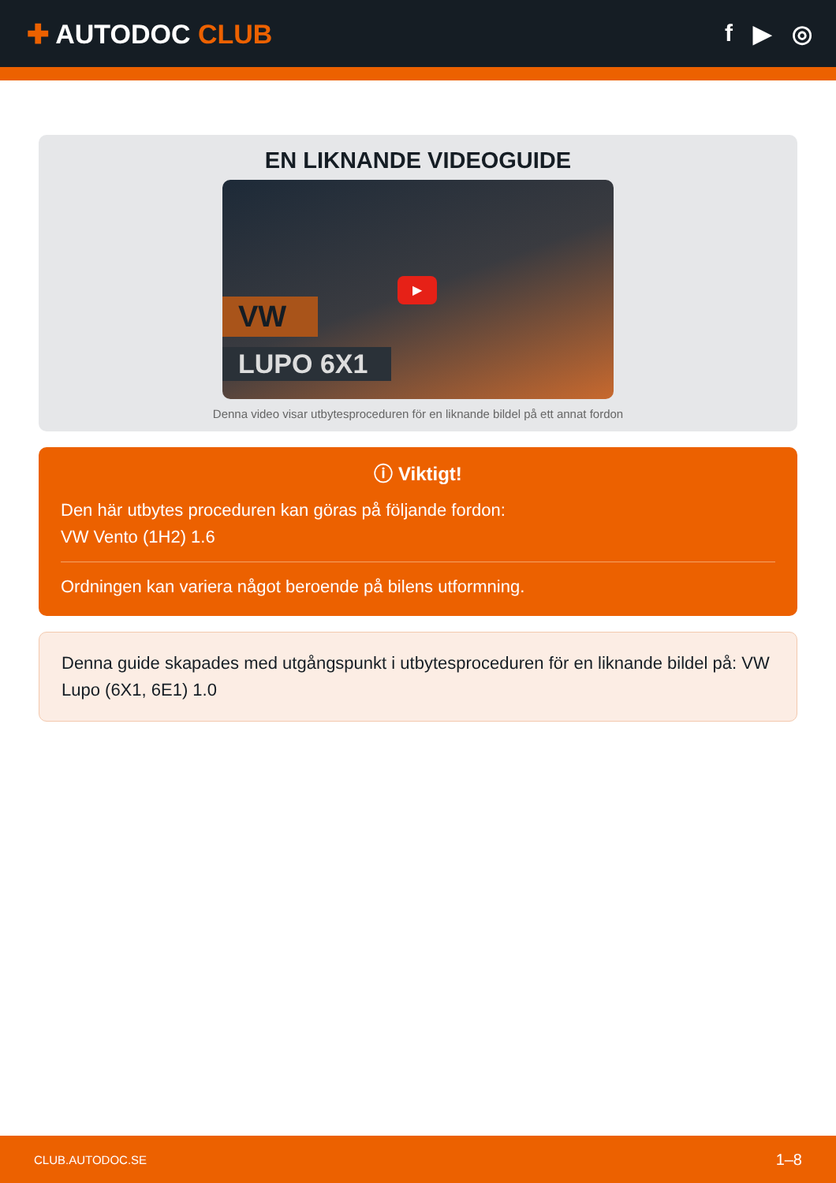✚ AUTODOC CLUB f ▶ ◎
EN LIKNANDE VIDEOGUIDE
▶
VW
LUPO 6X1
Denna video visar utbytesproceduren för en liknande bildel på ett annat fordon
ⓘ Viktigt!
Den här utbytes proceduren kan göras på följande fordon:
VW Vento (1H2) 1.6
Ordningen kan variera något beroende på bilens utformning.
Denna guide skapades med utgångspunkt i utbytesproceduren för en liknande bildel på: VW Lupo (6X1, 6E1) 1.0
CLUB.AUTODOC.SE 1–8